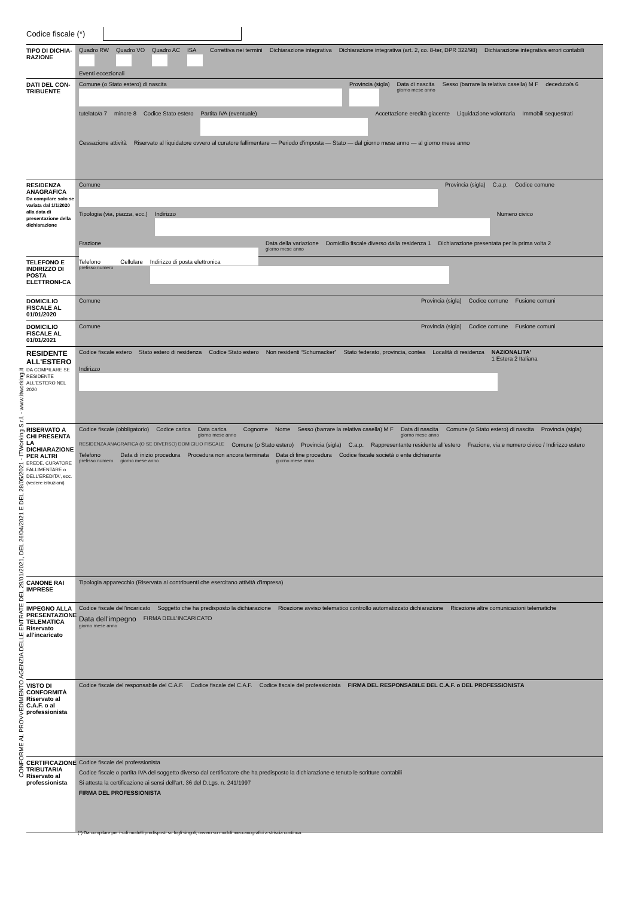Codice fiscale (*)
TIPO DI DICHIA-
RAZIONE
Quadro RW
Quadro VO
Quadro AC
ISA
Correttiva nei termini
Dichiarazione integrativa
Dichiarazione integrativa (art. 2, co. 8-ter, DPR 322/98)
Dichiarazione integrativa errori contabili
Eventi eccezionali
DATI DEL CON-
TRIBUENTE
Comune (o Stato estero) di nascita
Provincia (sigla)
Data di nascita
giorno mese anno
Sesso (barrare la relativa casella) M F
deceduto/a 6
tutelato/a 7
minore 8
Codice Stato estero
Partita IVA (eventuale)
Accettazione eredità giacente
Liquidazione volontaria
Immobili sequestrati
Cessazione attività
Riservato al liquidatore ovvero al curatore fallimentare — Periodo d'imposta — Stato — dal giorno mese anno — al giorno mese anno
RESIDENZA ANAGRAFICA
Da compilare solo se variata dal 1/1/2020 alla data di presentazione della dichiarazione
Comune
Provincia (sigla)
C.a.p.
Codice comune
Tipologia (via, piazza, ecc.)
Indirizzo
Numero civico
Frazione
Data della variazione
giorno mese anno
Domicilio fiscale diverso dalla residenza 1
Dichiarazione presentata per la prima volta 2
TELEFONO E INDIRIZZO DI POSTA ELETTRONI-CA
Telefono
prefisso numero
Cellulare
Indirizzo di posta elettronica
DOMICILIO FISCALE AL 01/01/2020
Comune
Provincia (sigla)
Codice comune
Fusione comuni
DOMICILIO FISCALE AL 01/01/2021
Comune
Provincia (sigla)
Codice comune
Fusione comuni
RESIDENTE ALL'ESTERO
DA COMPILARE SE RESIDENTE ALL'ESTERO NEL 2020
Codice fiscale estero
Stato estero di residenza
Codice Stato estero
Non residenti “Schumacker”
Stato federato, provincia, contea
Località di residenza
NAZIONALITA'
1 Estera 2 Italiana
Indirizzo
RISERVATO A CHI PRESENTA LA DICHIARAZIONE PER ALTRI
EREDE, CURATORE FALLIMENTARE o DELL'EREDITA', ecc. (vedere istruzioni)
Codice fiscale (obbligatorio)
Codice carica
Data carica
giorno mese anno
Cognome
Nome
Sesso (barrare la relativa casella) M F
Data di nascita
giorno mese anno
Comune (o Stato estero) di nascita
Provincia (sigla)
RESIDENZA ANAGRAFICA (O SE DIVERSO) DOMICILIO FISCALE
Comune (o Stato estero)
Provincia (sigla)
C.a.p.
Rappresentante residente all'estero
Frazione, via e numero civico / Indirizzo estero
Telefono
prefisso numero
Data di inizio procedura
giorno mese anno
Procedura non ancora terminata
Data di fine procedura
giorno mese anno
Codice fiscale società o ente dichiarante
CANONE RAI IMPRESE
Tipologia apparecchio (Riservata ai contribuenti che esercitano attività d'impresa)
IMPEGNO ALLA PRESENTAZIONE TELEMATICA
Riservato all'incaricato
Codice fiscale dell’incaricato
Soggetto che ha predisposto la dichiarazione
Ricezione avviso telematico controllo automatizzato dichiarazione
Ricezione altre comunicazioni telematiche
Data dell'impegno
giorno mese anno
FIRMA DELL’INCARICATO
VISTO DI CONFORMITÀ
Riservato al C.A.F. o al professionista
Codice fiscale del responsabile del C.A.F.
Codice fiscale del C.A.F.
Codice fiscale del professionista
FIRMA DEL RESPONSABILE DEL C.A.F. o DEL PROFESSIONISTA
CERTIFICAZIONE TRIBUTARIA
Riservato al professionista
Codice fiscale del professionista
Codice fiscale o partita IVA del soggetto diverso dal certificatore che ha predisposto la dichiarazione e tenuto le scritture contabili
Si attesta la certificazione ai sensi dell’art. 36 del D.Lgs. n. 241/1997
FIRMA DEL PROFESSIONISTA
(*) Da compilare per i soli modelli predisposti su fogli singoli, ovvero su moduli meccanografici a striscia continua.
CONFORME AL PROVVEDIMENTO AGENZIA DELLE ENTRATE DEL 29/01/2021, DEL 26/04/2021 E DEL 28/05/2021 - ITWorking S.r.l. - www.itworking.it